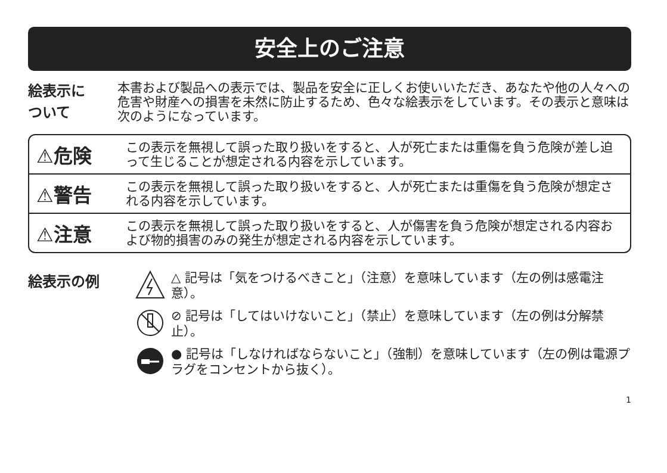安全上のご注意
絵表示に
ついて
本書および製品への表示では、製品を安全に正しくお使いいただき、あなたや他の人々への危害や財産への損害を未然に防止するため、色々な絵表示をしています。その表示と意味は次のようになっています。
⚠危険
この表示を無視して誤った取り扱いをすると、人が死亡または重傷を負う危険が差し迫って生じることが想定される内容を示しています。
⚠警告
この表示を無視して誤った取り扱いをすると、人が死亡または重傷を負う危険が想定される内容を示しています。
⚠注意
この表示を無視して誤った取り扱いをすると、人が傷害を負う危険が想定される内容および物的損害のみの発生が想定される内容を示しています。
絵表示の例
△ 記号は「気をつけるべきこと」（注意）を意味しています（左の例は感電注意）。
⊘ 記号は「してはいけないこと」（禁止）を意味しています（左の例は分解禁止）。
● 記号は「しなければならないこと」（強制）を意味しています（左の例は電源プラグをコンセントから抜く）。
1